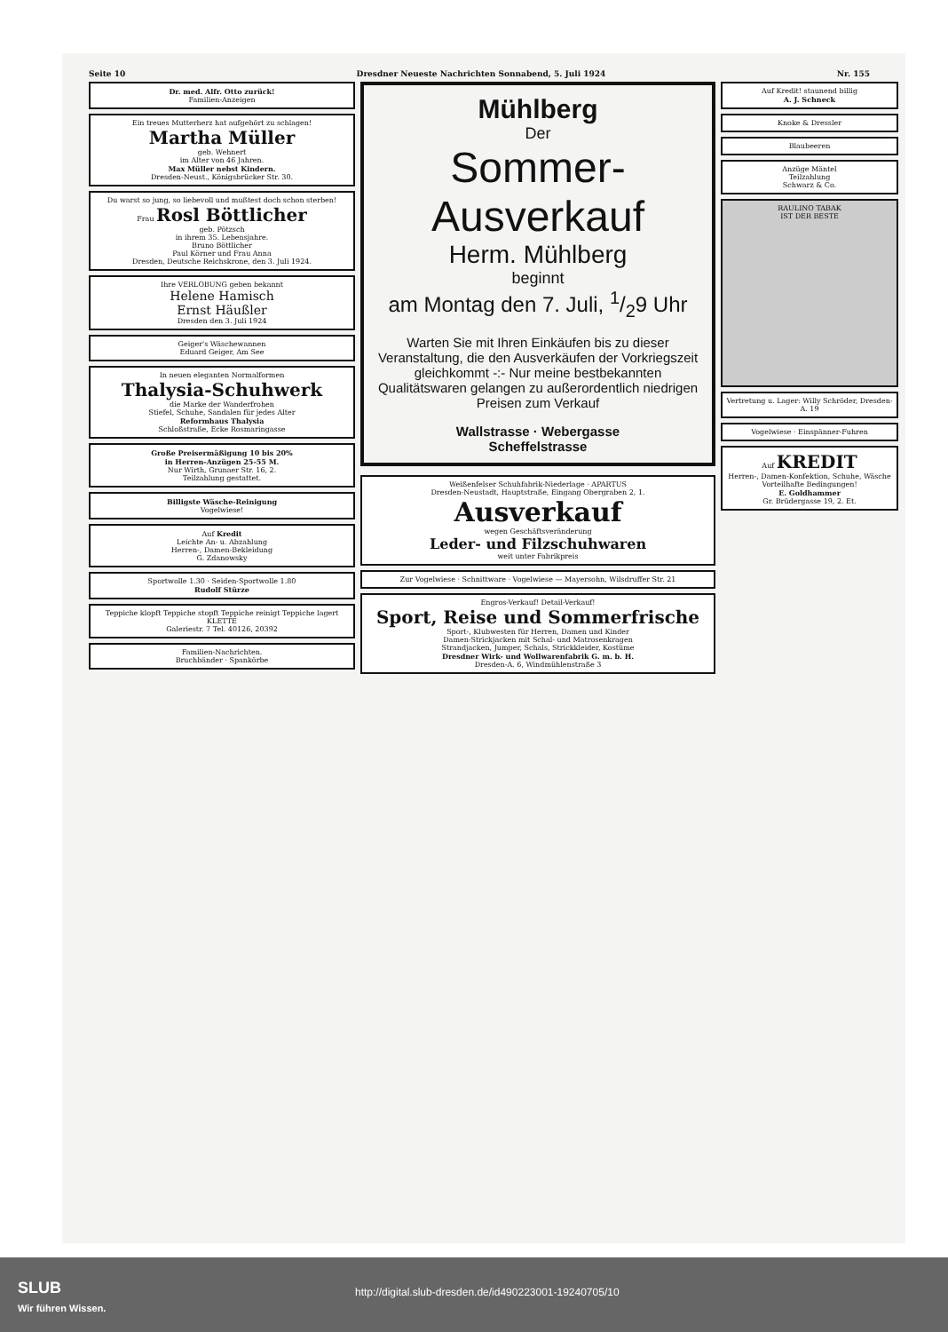Seite 10 Dresdner Neueste Nachrichten Sonnabend, 5. Juli 1924 Nr. 155
Dr. med. Alfr. Otto zurück!
Familien-Anzeigen
Ein treues Mutterherz hat aufgehört zu schlagen!
Martha Müller
geb. Wehnert
im Alter von 46 Jahren.
Max Müller nebst Kindern.
Dresden-Neust., Königsbrücker Str. 30.
Du warst so jung, so liebevoll und mußtest doch schon sterben!
Frau Rosl Böttlicher
geb. Pötzsch
in ihrem 35. Lebensjahre.
Bruno Böttlicher
Paul Körner und Frau Anna
Dresden, Deutsche Reichskrone, den 3. Juli 1924.
Ihre VERLOBUNG geben bekannt
Helene Hamisch
Ernst Häußler
Dresden den 3. Juli 1924
Geiger's Wäschewannen
Eduard Geiger, Am See
In neuen eleganten Normalformen
Thalysia-Schuhwerk
die Marke der Wanderfrohen
Stiefel, Schuhe, Sandalen für jedes Alter
Reformhaus Thalysia
Schloßstraße, Ecke Rosmaringasse
Große Preisermäßigung 10 bis 20%
in Herren-Anzügen 25-55 M.
Nur Wirth, Grunaer Str. 16, 2.
Teilzahlung gestattet.
Billigste Wäsche-Reinigung
Vogelwiese!
Auf Kredit
Leichte An- u. Abzahlung
Herren-, Damen-Bekleidung
G. Zdanowsky
Sportwolle 1.30 · Seiden-Sportwolle 1.80
Rudolf Stürze
Teppiche klopft Teppiche stopft Teppiche reinigt Teppiche lagert
KLETTE
Galeriestr. 7 Tel. 40126, 20392
Familien-Nachrichten.
Bruchbänder · Spankörbe
Mühlberg
Der
Sommer-
Ausverkauf
Herm. Mühlberg
beginnt
am Montag den 7. Juli, 1/29 Uhr
Warten Sie mit Ihren Einkäufen bis zu dieser Veranstaltung, die den Ausverkäufen der Vorkriegszeit gleichkommt -:- Nur meine bestbekannten Qualitätswaren gelangen zu außerordentlich niedrigen Preisen zum Verkauf
Wallstrasse · Webergasse
Scheffelstrasse
Weißenfelser Schuhfabrik-Niederlage · APARTUS
Dresden-Neustadt, Hauptstraße, Eingang Obergraben 2, 1.
Ausverkauf
wegen Geschäftsveränderung
Leder- und Filzschuhwaren
weit unter Fabrikpreis
Zur Vogelwiese · Schnittware · Vogelwiese — Mayersohn, Wilsdruffer Str. 21
Engros-Verkauf! Detail-Verkauf!
Sport, Reise und Sommerfrische
Sport-, Klubwesten für Herren, Damen und Kinder
Damen-Strickjacken mit Schal- und Matrosenkragen
Strandjacken, Jumper, Schals, Strickkleider, Kostüme
Dresdner Wirk- und Wollwarenfabrik G. m. b. H.
Dresden-A. 6, Windmühlenstraße 3
Auf Kredit! staunend billig
A. J. Schneck
Knoke & Dressler
Blaubeeren
Anzüge Mäntel
Teilzahlung
Schwarz & Co.
RAULINO TABAK
IST DER BESTE
Vertretung u. Lager: Willy Schröder, Dresden-A. 19
Vogelwiese · Einspänner-Fuhren
Auf KREDIT
Herren-, Damen-Konfektion, Schuhe, Wäsche
Vorteilhafte Bedingungen!
E. Goldhammer
Gr. Brüdergasse 19, 2. Et.
SLUB
Wir führen Wissen.
http://digital.slub-dresden.de/id490223001-19240705/10